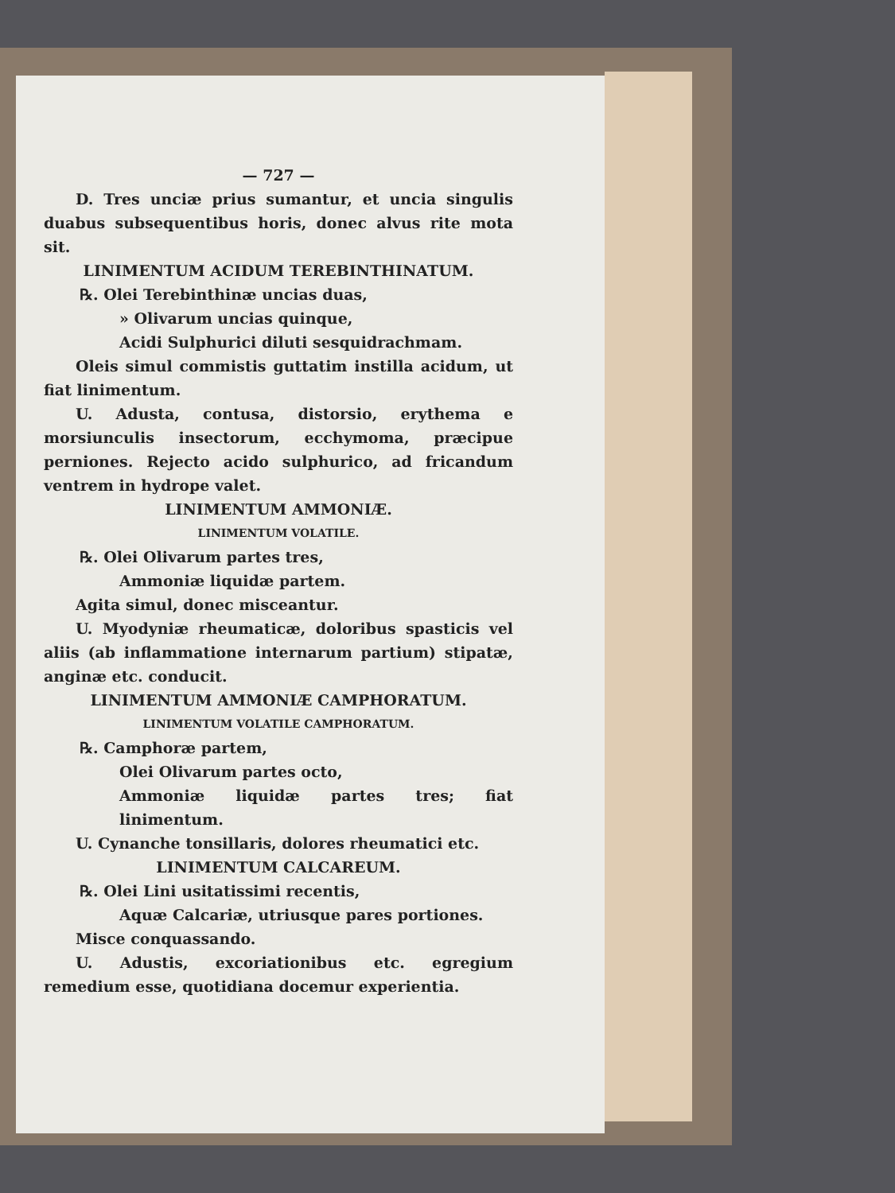— 727 —
D. Tres unciæ prius sumantur, et uncia singulis duabus subsequentibus horis, donec alvus rite mota sit.
LINIMENTUM ACIDUM TEREBINTHINATUM.
℞. Olei Terebinthinæ uncias duas,
» Olivarum uncias quinque,
Acidi Sulphurici diluti sesquidrachmam.
Oleis simul commistis guttatim instilla acidum, ut fiat linimentum.
U. Adusta, contusa, distorsio, erythema e morsiunculis insectorum, ecchymoma, præcipue perniones. Rejecto acido sulphurico, ad fricandum ventrem in hydrope valet.
LINIMENTUM AMMONIÆ.
LINIMENTUM VOLATILE.
℞. Olei Olivarum partes tres,
Ammoniæ liquidæ partem.
Agita simul, donec misceantur.
U. Myodyniæ rheumaticæ, doloribus spasticis vel aliis (ab inflammatione internarum partium) stipatæ, anginæ etc. conducit.
LINIMENTUM AMMONIÆ CAMPHORATUM.
LINIMENTUM VOLATILE CAMPHORATUM.
℞. Camphoræ partem,
Olei Olivarum partes octo,
Ammoniæ liquidæ partes tres; fiat linimentum.
U. Cynanche tonsillaris, dolores rheumatici etc.
LINIMENTUM CALCAREUM.
℞. Olei Lini usitatissimi recentis,
Aquæ Calcariæ, utriusque pares portiones.
Misce conquassando.
U. Adustis, excoriationibus etc. egregium remedium esse, quotidiana docemur experientia.